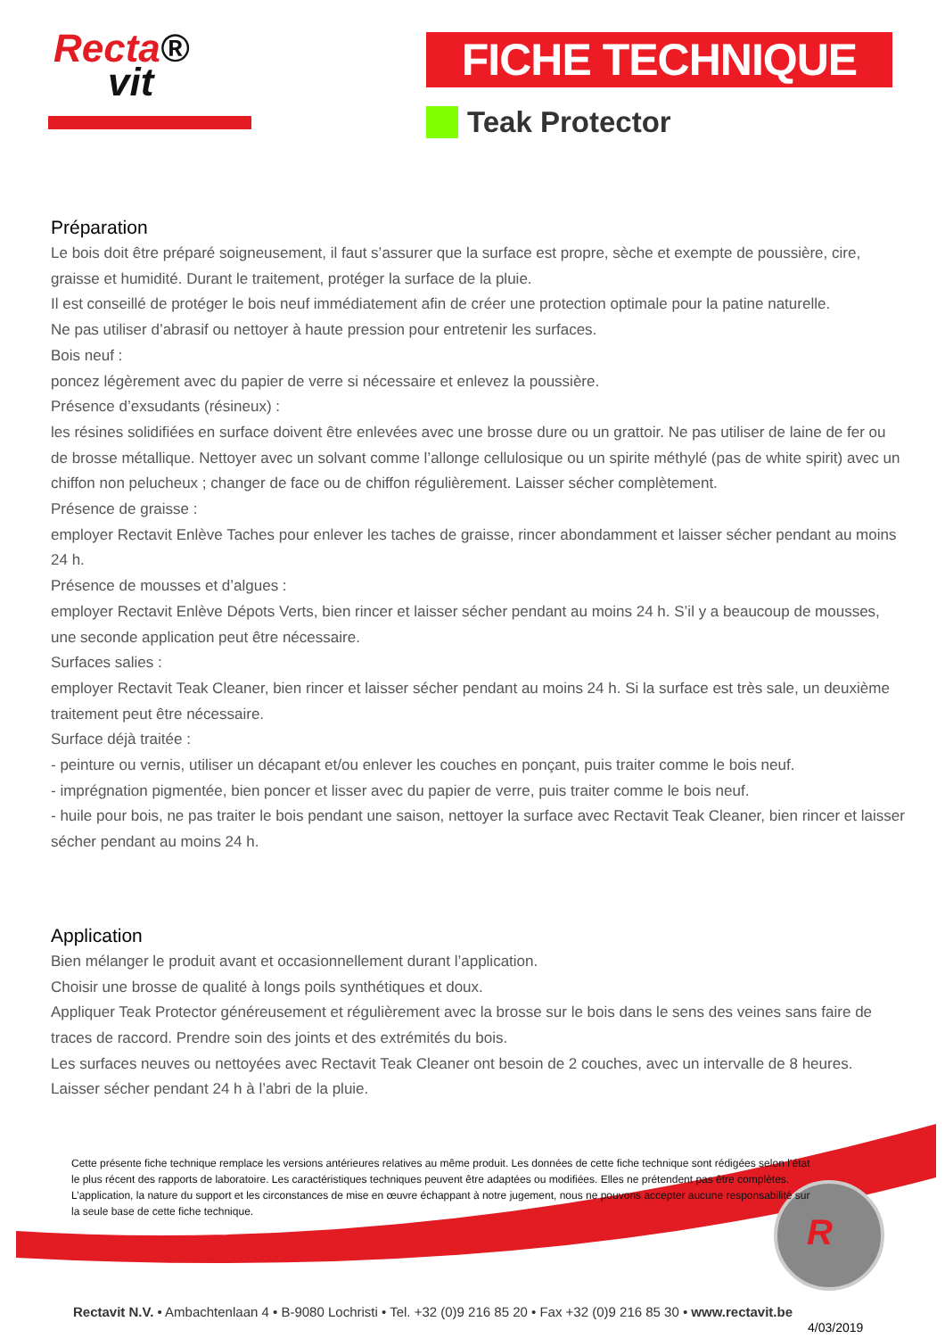Recta®
vit
FICHE TECHNIQUE
Teak Protector
R
Préparation
Le bois doit être préparé soigneusement, il faut s’assurer que la surface est propre, sèche et exempte de poussière, cire, graisse et humidité. Durant le traitement, protéger la surface de la pluie.
Il est conseillé de protéger le bois neuf immédiatement afin de créer une protection optimale pour la patine naturelle.
Ne pas utiliser d’abrasif ou nettoyer à haute pression pour entretenir les surfaces.
Bois neuf :
poncez légèrement avec du papier de verre si nécessaire et enlevez la poussière.
Présence d’exsudants (résineux) :
les résines solidifiées en surface doivent être enlevées avec une brosse dure ou un grattoir. Ne pas utiliser de laine de fer ou de brosse métallique. Nettoyer avec un solvant comme l’allonge cellulosique ou un spirite méthylé (pas de white spirit) avec un chiffon non pelucheux ; changer de face ou de chiffon régulièrement. Laisser sécher complètement.
Présence de graisse :
employer Rectavit Enlève Taches pour enlever les taches de graisse, rincer abondamment et laisser sécher pendant au moins 24 h.
Présence de mousses et d’algues :
employer Rectavit Enlève Dépots Verts, bien rincer et laisser sécher pendant au moins 24 h. S’il y a beaucoup de mousses, une seconde application peut être nécessaire.
Surfaces salies :
employer Rectavit Teak Cleaner, bien rincer et laisser sécher pendant au moins 24 h. Si la surface est très sale, un deuxième traitement peut être nécessaire.
Surface déjà traitée :
- peinture ou vernis, utiliser un décapant et/ou enlever les couches en ponçant, puis traiter comme le bois neuf.
- imprégnation pigmentée, bien poncer et lisser avec du papier de verre, puis traiter comme le bois neuf.
- huile pour bois, ne pas traiter le bois pendant une saison, nettoyer la surface avec Rectavit Teak Cleaner, bien rincer et laisser sécher pendant au moins 24 h.
Application
Bien mélanger le produit avant et occasionnellement durant l’application.
Choisir une brosse de qualité à longs poils synthétiques et doux.
Appliquer Teak Protector généreusement et régulièrement avec la brosse sur le bois dans le sens des veines sans faire de traces de raccord. Prendre soin des joints et des extrémités du bois.
Les surfaces neuves ou nettoyées avec Rectavit Teak Cleaner ont besoin de 2 couches, avec un intervalle de 8 heures.
Laisser sécher pendant 24 h à l’abri de la pluie.
Cette présente fiche technique remplace les versions antérieures relatives au même produit. Les données de cette fiche technique sont rédigées selon l’état le plus récent des rapports de laboratoire. Les caractéristiques techniques peuvent être adaptées ou modifiées. Elles ne prétendent pas être complètes. L’application, la nature du support et les circonstances de mise en œuvre échappant à notre jugement, nous ne pouvons accepter aucune responsabilité sur la seule base de cette fiche technique.
Rectavit N.V. • Ambachtenlaan 4 • B-9080 Lochristi • Tel. +32 (0)9 216 85 20 • Fax +32 (0)9 216 85 30 • www.rectavit.be
4/03/2019